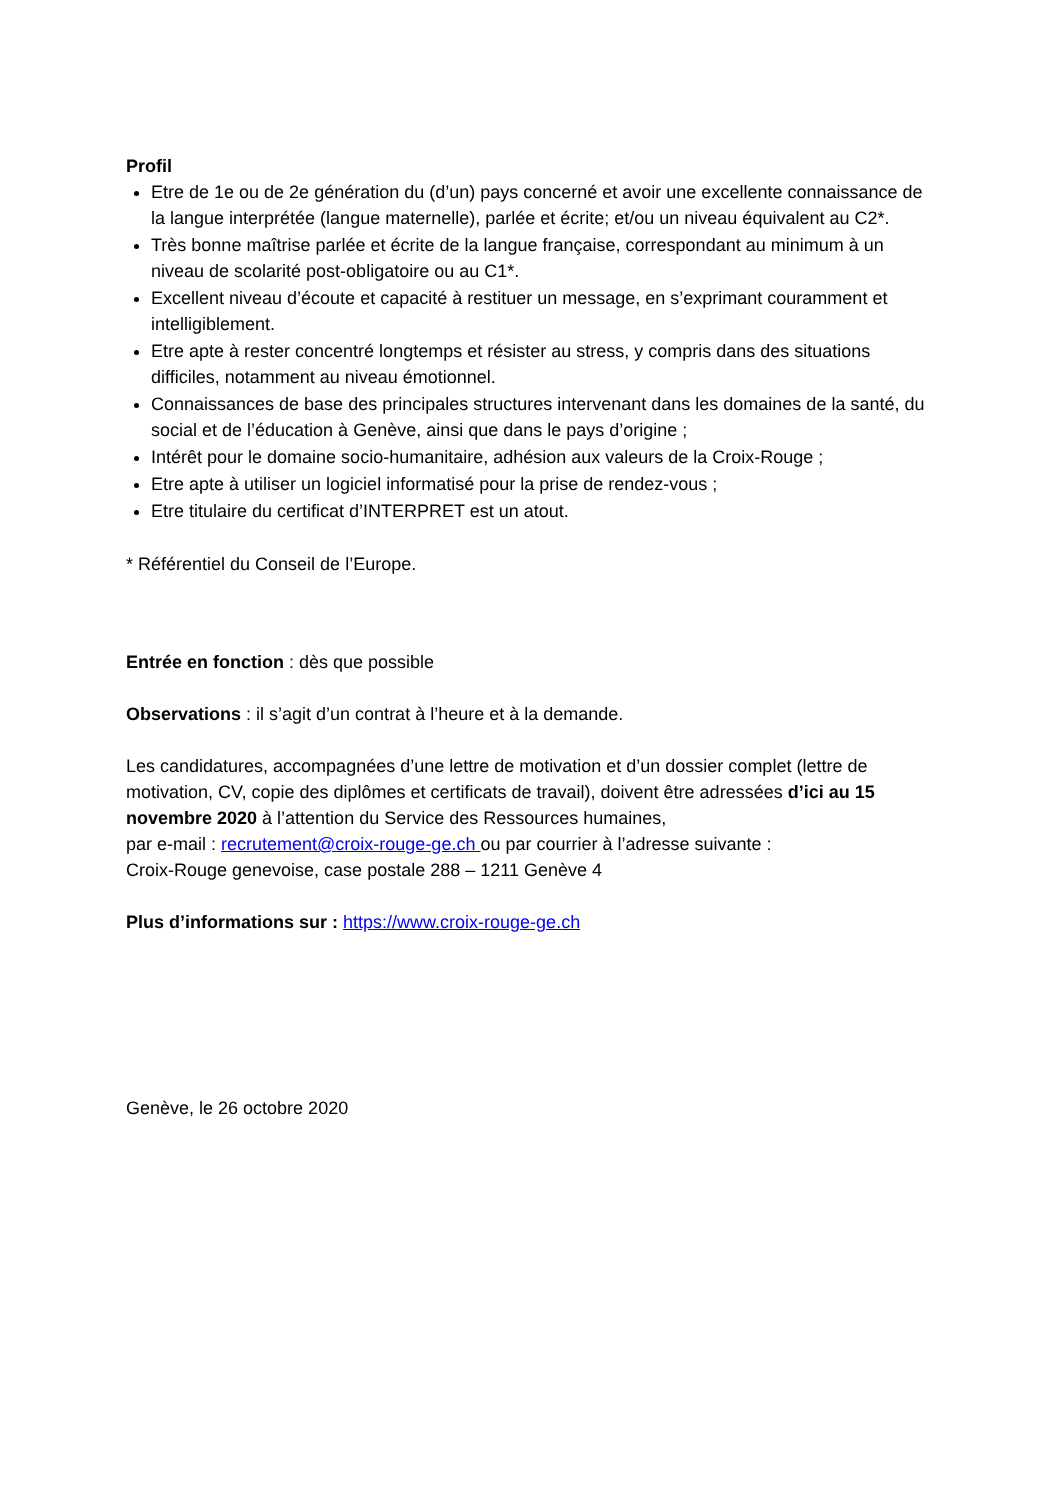Profil
Etre de 1e ou de 2e génération du (d’un) pays concerné et avoir une excellente connaissance de la langue interprétée (langue maternelle), parlée et écrite; et/ou un niveau équivalent au C2*.
Très bonne maîtrise parlée et écrite de la langue française, correspondant au minimum à un niveau de scolarité post-obligatoire ou au C1*.
Excellent niveau d’écoute et capacité à restituer un message, en s’exprimant couramment et intelligiblement.
Etre apte à rester concentré longtemps et résister au stress, y compris dans des situations difficiles, notamment au niveau émotionnel.
Connaissances de base des principales structures intervenant dans les domaines de la santé, du social et de l’éducation à Genève, ainsi que dans le pays d’origine ;
Intérêt pour le domaine socio-humanitaire, adhésion aux valeurs de la Croix-Rouge ;
Etre apte à utiliser un logiciel informatisé pour la prise de rendez-vous ;
Etre titulaire du certificat d’INTERPRET est un atout.
* Référentiel du Conseil de l’Europe.
Entrée en fonction : dès que possible
Observations : il s’agit d’un contrat à l’heure et à la demande.
Les candidatures, accompagnées d’une lettre de motivation et d’un dossier complet (lettre de motivation, CV, copie des diplômes et certificats de travail), doivent être adressées d’ici au 15 novembre 2020 à l’attention du Service des Ressources humaines,
par e-mail : recrutement@croix-rouge-ge.ch ou par courrier à l’adresse suivante :
Croix-Rouge genevoise, case postale 288 – 1211 Genève 4
Plus d’informations sur : https://www.croix-rouge-ge.ch
Genève, le 26 octobre 2020